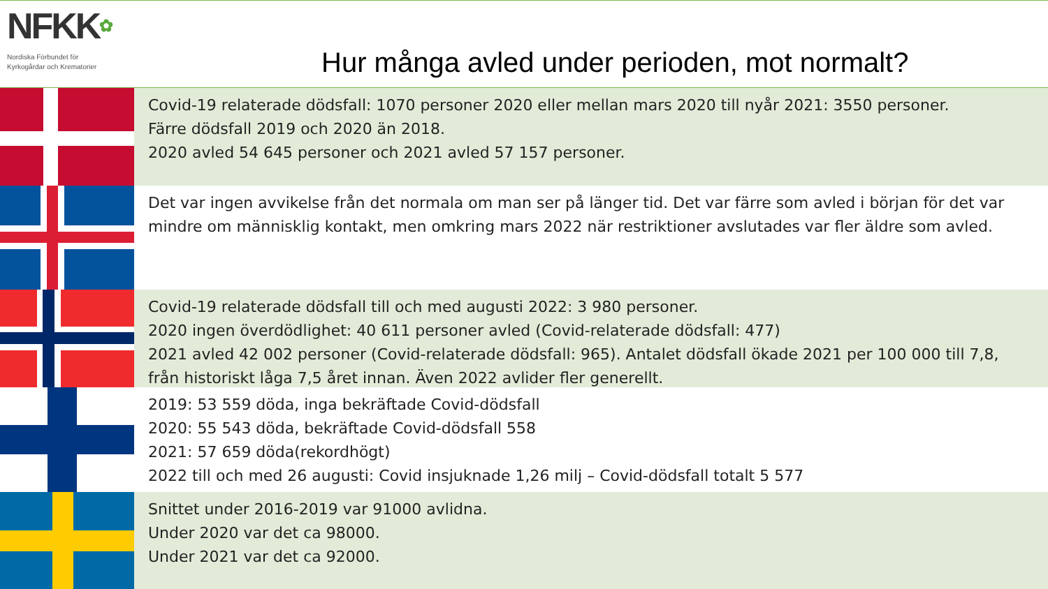NFKK✿
Nordiska Förbundet för
Kyrkogårdar och Krematorier
Hur många avled under perioden, mot normalt?
Covid-19 relaterade dödsfall: 1070 personer 2020 eller mellan mars 2020 till nyår 2021: 3550 personer.
Färre dödsfall 2019 och 2020 än 2018.
2020 avled 54 645 personer och 2021 avled 57 157 personer.
Det var ingen avvikelse från det normala om man ser på länger tid. Det var färre som avled i början för det var mindre om människlig kontakt, men omkring mars 2022 när restriktioner avslutades var fler äldre som avled.
Covid-19 relaterade dödsfall till och med augusti 2022: 3 980 personer.
2020 ingen överdödlighet: 40 611 personer avled (Covid-relaterade dödsfall: 477)
2021 avled 42 002 personer (Covid-relaterade dödsfall: 965). Antalet dödsfall ökade 2021 per 100 000 till 7,8, från historiskt låga 7,5 året innan. Även 2022 avlider fler generellt.
2019: 53 559 döda, inga bekräftade Covid-dödsfall
2020: 55 543 döda, bekräftade Covid-dödsfall 558
2021: 57 659 döda(rekordhögt)
2022 till och med 26 augusti: Covid insjuknade 1,26 milj – Covid-dödsfall totalt 5 577
Snittet under 2016-2019 var 91000 avlidna.
Under 2020 var det ca 98000.
Under 2021 var det ca 92000.